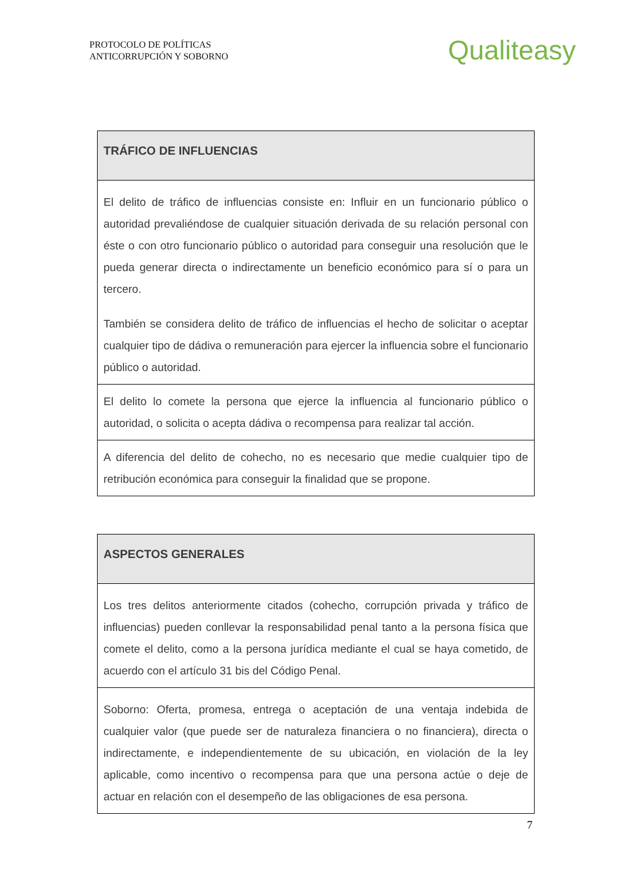PROTOCOLO DE POLÍTICAS
ANTICORRUPCIÓN Y SOBORNO
Qualiteasy
| TRÁFICO DE INFLUENCIAS |
| --- |
| El delito de tráfico de influencias consiste en: Influir en un funcionario público o autoridad prevaliéndose de cualquier situación derivada de su relación personal con éste o con otro funcionario público o autoridad para conseguir una resolución que le pueda generar directa o indirectamente un beneficio económico para sí o para un tercero. También se considera delito de tráfico de influencias el hecho de solicitar o aceptar cualquier tipo de dádiva o remuneración para ejercer la influencia sobre el funcionario público o autoridad. |
| El delito lo comete la persona que ejerce la influencia al funcionario público o autoridad, o solicita o acepta dádiva o recompensa para realizar tal acción. |
| A diferencia del delito de cohecho, no es necesario que medie cualquier tipo de retribución económica para conseguir la finalidad que se propone. |
| ASPECTOS GENERALES |
| --- |
| Los tres delitos anteriormente citados (cohecho, corrupción privada y tráfico de influencias) pueden conllevar la responsabilidad penal tanto a la persona física que comete el delito, como a la persona jurídica mediante el cual se haya cometido, de acuerdo con el artículo 31 bis del Código Penal. |
| Soborno: Oferta, promesa, entrega o aceptación de una ventaja indebida de cualquier valor (que puede ser de naturaleza financiera o no financiera), directa o indirectamente, e independientemente de su ubicación, en violación de la ley aplicable, como incentivo o recompensa para que una persona actúe o deje de actuar en relación con el desempeño de las obligaciones de esa persona. |
7